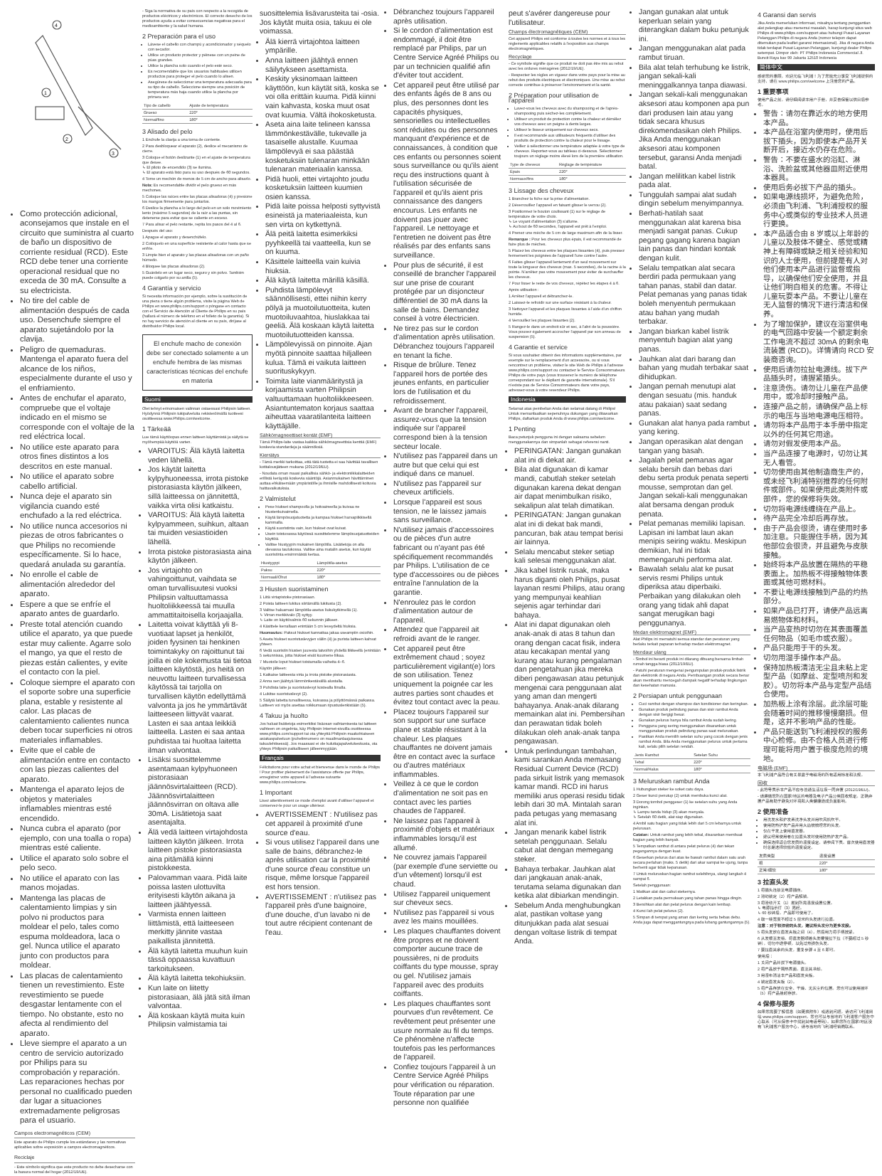4
3
2
1
Como protección adicional, aconsejamos que instale en el circuito que suministra al cuarto de baño un dispositivo de corriente residual (RCD). Este RCD debe tener una corriente operacional residual que no exceda de 30 mA. Consulte a su electricista.
No tire del cable de alimentación después de cada uso. Desenchufe siempre el aparato sujetándolo por la clavija.
Peligro de quemaduras. Mantenga el aparato fuera del alcance de los niños, especialmente durante el uso y el enfriamiento.
Antes de enchufar el aparato, compruebe que el voltaje indicado en el mismo se corresponde con el voltaje de la red eléctrica local.
No utilice este aparato para otros fines distintos a los descritos en este manual.
No utilice el aparato sobre cabello artificial.
Nunca deje el aparato sin vigilancia cuando esté enchufado a la red eléctrica.
No utilice nunca accesorios ni piezas de otros fabricantes o que Philips no recomiende específicamente. Si lo hace, quedará anulada su garantía.
No enrolle el cable de alimentación alrededor del aparato.
Espere a que se enfríe el aparato antes de guardarlo.
Preste total atención cuando utilice el aparato, ya que puede estar muy caliente. Agarre solo el mango, ya que el resto de piezas están calientes, y evite el contacto con la piel.
Coloque siempre el aparato con el soporte sobre una superficie plana, estable y resistente al calor. Las placas de calentamiento calientes nunca deben tocar superficies ni otros materiales inflamables.
Evite que el cable de alimentación entre en contacto con las piezas calientes del aparato.
Mantenga el aparato lejos de objetos y materiales inflamables mientras esté encendido.
Nunca cubra el aparato (por ejemplo, con una toalla o ropa) mientras esté caliente.
Utilice el aparato solo sobre el pelo seco.
No utilice el aparato con las manos mojadas.
Mantenga las placas de calentamiento limpias y sin polvo ni productos para moldear el pelo, tales como espuma moldeadora, laca o gel. Nunca utilice el aparato junto con productos para moldear.
Las placas de calentamiento tienen un revestimiento. Este revestimiento se puede desgastar lentamente con el tiempo. No obstante, esto no afecta al rendimiento del aparato.
Lleve siempre el aparato a un centro de servicio autorizado por Philips para su comprobación y reparación. Las reparaciones hechas por personal no cualificado pueden dar lugar a situaciones extremadamente peligrosas para el usuario.
Campos electromagnéticos (CEM)
Este aparato de Philips cumple los estándares y las normativas aplicables sobre exposición a campos electromagnéticos.
Reciclaje
- Este símbolo significa que este producto no debe desecharse con la basura normal del hogar (2012/19/UE).
- Siga la normativa de su país con respecto a la recogida de productos eléctricos y electrónicos. El correcto desecho de los productos ayuda a evitar consecuencias negativas para el medioambiente y la salud humana.
2 Preparación para el uso
Lávese el cabello con champú y acondicionador y séquelo con secador.
Utilice un producto protector y péinese con un peine de púas grandes.
Utilice la plancha solo cuando el pelo esté seco.
Es recomendable que los usuarios habituales utilicen productos para proteger el pelo cuando lo alisen.
Asegúrese de seleccionar una temperatura adecuada para su tipo de cabello. Seleccione siempre una posición de temperatura más baja cuando utilice la plancha por primera vez.
| Tipo de cabello | Ajuste de temperatura |
| --- | --- |
| Grueso | 220° |
| Normal/fino | 180° |
3 Alisado del pelo
1 Enchufe la clavija a una toma de corriente.
2 Para desbloquear el aparato (2), deslice el mecanismo de cierre.
3 Coloque el botón deslizante (1) en el ajuste de temperatura que desee.
↳ El piloto de encendido (3) se ilumina.
↳ El aparato está listo para su uso después de 60 segundos.
4 Tome un mechón de menos de 5 cm de ancho para alisarlo.
Nota: Es recomendable dividir el pelo grueso en más mechones.
5 Coloque las raíces entre las placas alisadoras (4) y presione los mangos firmemente para juntarlos.
6 Deslice la plancha a lo largo del pelo en un solo movimiento lento (máximo 5 segundos) de la raíz a las puntas, sin detenerse para evitar que se caliente en exceso.
7 Para alisar el pelo restante, repita los pasos del 4 al 6.
Después del uso:
1 Apague el aparato y desenchúfelo.
2 Colóquelo en una superficie resistente al calor hasta que se enfríe.
3 Limpie bien el aparato y las placas alisadoras con un paño húmedo.
4 Bloquee las placas alisadoras (2).
5 Guárdelo en un lugar seco, seguro y sin polvo. También puede colgarlo por su anilla (5).
4 Garantía y servicio
Si necesita información por ejemplo, sobre la sustitución de una pieza o tiene algún problema, visite la página Web de Philips en www.philips.com/support o póngase en contacto con el Servicio de Atención al Cliente de Philips en su país (hallará el número de teléfono en el folleto de la garantía). Si no hay servicio de atención al cliente en su país, diríjase al distribuidor Philips local.
El enchufe macho de conexión debe ser conectado solamente a un enchufe hembra de las mismas características técnicas del enchufe en materia
Suomi
Olet tehnyt erinomaisen valinnan ostaessasi Philipsin laitteen. Hyödynnä Philipsin tukipalveluita rekisteröimällä tuotteesi osoitteessa www.Philips.com/welcome.
1 Tärkeää
Lue tämä käyttöopas ennen laitteen käyttämistä ja säilytä se myöhempää käyttöä varten.
VAROITUS: Älä käytä laitetta veden lähellä.
Jos käytät laitetta kylpyhuoneessa, irrota pistoke pistorasiasta käytön jälkeen, sillä laitteessa on jännitettä, vaikka virta olisi katkaistu.
VAROITUS: Älä käytä laitetta kylpyammeen, suihkun, altaan tai muiden vesiastioiden lähellä.
Irrota pistoke pistorasiasta aina käytön jälkeen.
Jos virtajohto on vahingoittunut, vaihdata se oman turvallisuutesi vuoksi Philipsin valtuuttamassa huoltoliikkeessä tai muulla ammattitaitoisella korjaajalla.
Laitetta voivat käyttää yli 8-vuotiaat lapset ja henkilöt, joiden fyysinen tai henkinen toimintakyky on rajoittunut tai joilla ei ole kokemusta tai tietoa laitteen käytöstä, jos heitä on neuvottu laitteen turvallisessa käytössä tai tarjolla on turvallisen käytön edellyttämä valvonta ja jos he ymmärtävät laitteeseen liittyvät vaarat. Lasten ei saa antaa leikkiä laitteella. Lasten ei saa antaa puhdistaa tai huoltaa laitetta ilman valvontaa.
Lisäksi suosittelemme asentamaan kylpyhuoneen pistorasiaan jäännösvirtalaitteen (RCD). Jäännösvirtalaitteen jäännösvirran on oltava alle 30mA. Lisätietoja saat asentajalta.
Älä vedä laitteen virtajohdosta laitteen käytön jälkeen. Irrota laitteen pistoke pistorasiasta aina pitämällä kiinni pistokkeesta.
Palovamman vaara. Pidä laite poissa lasten ulottuvilta erityisesti käytön aikana ja laitteen jäähtyessä.
Varmista ennen laitteen liittämistä, että laitteeseen merkitty jännite vastaa paikallista jännitettä.
Älä käytä laitetta muuhun kuin tässä oppaassa kuvattuun tarkoitukseen.
Älä käytä laitetta tekohiuksiin.
Kun laite on liitetty pistorasiaan, älä jätä sitä ilman valvontaa.
Älä koskaan käytä muita kuin Philipsin valmistamia tai
suosittelemia lisävarusteita tai -osia. Jos käytät muita osia, takuu ei ole voimassa.
Älä kierrä virtajohtoa laitteen ympärille.
Anna laitteen jäähtyä ennen säilytykseen asettamista.
Keskity yksinomaan laitteen käyttöön, kun käytät sitä, koska se voi olla erittäin kuuma. Pidä kiinni vain kahvasta, koska muut osat ovat kuumia. Vältä ihokosketusta.
Aseta aina laite telineen kanssa lämmönkestävälle, tukevalle ja tasaiselle alustalle. Kuumaa lämpölevyä ei saa päästää kosketuksiin tulenaran minkään tulenaran materiaalin kanssa.
Pidä huoli, ettei virtajohto joudu kosketuksiin laitteen kuumien osien kanssa.
Pidä laite poissa helposti syttyvistä esineistä ja materiaaleista, kun sen virta on kytkettynä.
Älä peitä laitetta esimerkiksi pyyhkeellä tai vaatteella, kun se on kuuma.
Käsittele laitteella vain kuivia hiuksia.
Älä käytä laitetta märillä käsillä.
Puhdista lämpölevyt säännöllisesti, ettei niihin kerry pölyä ja muotoilutuotteita, kuten muotoiluvaahtoa, hiuslakkaa tai geeliä. Älä koskaan käytä laitetta muotoilutuotteiden kanssa.
Lämpölevyissä on pinnoite. Ajan myötä pinnoite saattaa hiljalleen kulua. Tämä ei vaikuta laitteen suorituskykyyn.
Toimita laite vianmääritystä ja korjaamista varten Philipsin valtuuttamaan huoltoliikkeeseen. Asiantuntematon korjaus saattaa aiheuttaa vaaratilanteita laitteen käyttäjälle.
Sähkömagneettiset kentät (EMF)
Tämä Philips-laite vastaa kaikkia sähkömagneettisia kenttiä (EMF) koskevia standardeja ja säännöksiä.
Kierrätys
- Tämä merkki tarkoittaa, että tätä tuotetta ei saa hävittää tavallisen kotitalousjätteen mukana (2012/19/EU).
- Noudata oman maasi paikallisia sähkö- ja elektroniikkalaitteiden erillistä keräystä koskevia sääntöjä. Asianmukainen hävittäminen auttaa ehkäisemään ympäristölle ja ihmisille mahdollisesti koituvia haittavaikutuksia.
2 Valmistelut
Pese hiukset shampoolla ja hoitoaineella ja kuivaa ne hiustenkuivaimella.
Käytä lämpösuojatuotetta ja kampaa hiukset harvapiikkisellä kammalla.
Käytä suoristinta vain, kun hiukset ovat kuivat.
Usein toistuvassa käytössä suosittelemme lämpösuojatuotteiden käyttöä.
Valitse hiustyypin mukainen lämpötila. Lisätietoja on alla olevassa taulukossa. Valitse aina matalin asetus, kun käytät suoristinta ensimmäistä kertaa.
| Hiustyyppi | Lämpötila-asetus |
| --- | --- |
| Paksu | 220° |
| Normaali/Ohut | 180° |
3 Hiusten suoristaminen
1 Liitä virtapistoke pistorasiaan.
2 Poista laitteen lukitus siirtämällä lukitusta (2).
3 Valitse haluamasi lämpötila-asetus liukukytkimellä (1).
↳ Virran merkkivalo (3) syttyy.
↳ Laite on käyttövalmis 60 sekunnin jälkeen.
4 Käsittele kerrallaan enintään 5 cm leveydeltä hiuksia.
Huomautus: Paksut hiukset kannattaa jakaa useampiin osioihin.
5 Aseta hiukset suoristuslevyjen väliin (4) ja purista laitteen kahvat yhteen.
6 Vedä suoristin hiusten juuresta latvoihin yhdellä liikkeellä (enintään 5 sekunnissa, jotta hiukset eivät kuumene liikaa.
7 Muotoile loput hiukset toistamalla vaiheita 4–6.
Käytön jälkeen:
1 Katkaise laitteesta virta ja irrota pistoke pistorasiasta.
2 Anna sen jäähtyä lämmönkestävällä alustalla.
3 Puhdista laite ja suoristuslevyt kostealla liinalla.
4 Lukitse suoristuslevyt (2).
5 Säilytä laitetta turvallisessa, kuivassa ja pölyttömässä paikassa. Laitteen voi myös asettaa roikkumaan ripustuslenkistään (5).
4 Takuu ja huolto
Jos haluat lisätietoja esimerkiksi lisäosan vaihtamisesta tai laitteen vaihteen on ongelmia, käy Philipsin Internet-sivuilla osoitteessa www.philips.com/support tai ota yhteyttä Philipsin maakohtaiseen asiakaspalveluun (puhelinnumero on maailmanlaajuisessa takuulehtisessä). Jos maassasi ei ole kuluttajapalvelukeskusta, ota yhteys Philipsin paikalliseen jälleenmyyjään.
Français
Félicitations pour votre achat et bienvenue dans le monde de Philips ! Pour profiter pleinement de l'assistance offerte par Philips, enregistrez votre appareil à l'adresse suivante www.philips.com/welcome.
1 Important
Lisez attentivement ce mode d'emploi avant d'utiliser l'appareil et conservez-le pour un usage ultérieur.
AVERTISSEMENT : N'utilisez pas cet appareil à proximité d'une source d'eau.
Si vous utilisez l'appareil dans une salle de bains, débranchez-le après utilisation car la proximité d'une source d'eau constitue un risque, même lorsque l'appareil est hors tension.
AVERTISSEMENT : n'utilisez pas l'appareil près d'une baignoire, d'une douche, d'un lavabo ni de tout autre récipient contenant de l'eau.
Débranchez toujours l'appareil après utilisation.
Si le cordon d'alimentation est endommagé, il doit être remplacé par Philips, par un Centre Service Agréé Philips ou par un technicien qualifié afin d'éviter tout accident.
Cet appareil peut être utilisé par des enfants âgés de 8 ans ou plus, des personnes dont les capacités physiques, sensorielles ou intellectuelles sont réduites ou des personnes manquant d'expérience et de connaissances, à condition que ces enfants ou personnes soient sous surveillance ou qu'ils aient reçu des instructions quant à l'utilisation sécurisée de l'appareil et qu'ils aient pris connaissance des dangers encourus. Les enfants ne doivent pas jouer avec l'appareil. Le nettoyage et l'entretien ne doivent pas être réalisés par des enfants sans surveillance.
Pour plus de sécurité, il est conseillé de brancher l'appareil sur une prise de courant protégée par un disjoncteur différentiel de 30 mA dans la salle de bains. Demandez conseil à votre électricien.
Ne tirez pas sur le cordon d'alimentation après utilisation. Débranchez toujours l'appareil en tenant la fiche.
Risque de brûlure. Tenez l'appareil hors de portée des jeunes enfants, en particulier lors de l'utilisation et du refroidissement.
Avant de brancher l'appareil, assurez-vous que la tension indiquée sur l'appareil correspond bien à la tension secteur locale.
N'utilisez pas l'appareil dans un autre but que celui qui est indiqué dans ce manuel.
N'utilisez pas l'appareil sur cheveux artificiels.
Lorsque l'appareil est sous tension, ne le laissez jamais sans surveillance.
N'utilisez jamais d'accessoires ou de pièces d'un autre fabricant ou n'ayant pas été spécifiquement recommandés par Philips. L'utilisation de ce type d'accessoires ou de pièces entraîne l'annulation de la garantie.
N'enroulez pas le cordon d'alimentation autour de l'appareil.
Attendez que l'appareil ait refroidi avant de le ranger.
Cet appareil peut être extrêmement chaud ; soyez particulièrement vigilant(e) lors de son utilisation. Tenez uniquement la poignée car les autres parties sont chaudes et évitez tout contact avec la peau.
Placez toujours l'appareil sur son support sur une surface plane et stable résistant à la chaleur. Les plaques chauffantes ne doivent jamais être en contact avec la surface ou d'autres matériaux inflammables.
Veillez à ce que le cordon d'alimentation ne soit pas en contact avec les parties chaudes de l'appareil.
Ne laissez pas l'appareil à proximité d'objets et matériaux inflammables lorsqu'il est allumé.
Ne couvrez jamais l'appareil (par exemple d'une serviette ou d'un vêtement) lorsqu'il est chaud.
Utilisez l'appareil uniquement sur cheveux secs.
N'utilisez pas l'appareil si vous avez les mains mouillées.
Les plaques chauffantes doivent être propres et ne doivent comporter aucune trace de poussières, ni de produits coiffants du type mousse, spray ou gel. N'utilisez jamais l'appareil avec des produits coiffants.
Les plaques chauffantes sont pourvues d'un revêtement. Ce revêtement peut présenter une usure normale au fil du temps. Ce phénomène n'affecte toutefois pas les performances de l'appareil.
Confiez toujours l'appareil à un Centre Service Agréé Philips pour vérification ou réparation. Toute réparation par une personne non qualifiée
peut s'avérer dangereuse pour l'utilisateur.
Champs électromagnétiques (CEM)
Cet appareil Philips est conforme à toutes les normes et à tous les règlements applicables relatifs à l'exposition aux champs électromagnétiques.
Recyclage
- Ce symbole signifie que ce produit ne doit pas être mis au rebut avec les ordures ménagères (2012/19/UE).
- Respectez les règles en vigueur dans votre pays pour la mise au rebut des produits électriques et électroniques. Une mise au rebut correcte contribue à préserver l'environnement et la santé.
2 Préparation pour utilisation de l'appareil
Lavez-vous les cheveux avec du shampooing et de l'après-shampooing puis séchez-les complètement.
Utilisez un produit de protection contre la chaleur et démêlez vos cheveux avec un peigne à dents larges.
Utilisez le lisseur uniquement sur cheveux secs.
Il est recommandé aux utilisateurs fréquents d'utiliser des produits de protection contre la chaleur pour le lissage.
Veillez à sélectionner une température adaptée à votre type de cheveux. Reportez-vous au tableau ci-dessous. Sélectionnez toujours un réglage moins élevé lors de la première utilisation.
| Type de cheveux | Réglage de température |
| --- | --- |
| Épais | 220° |
| Normaux/fins | 180° |
3 Lissage des cheveux
1 Branchez la fiche sur la prise d'alimentation.
2 Déverrouillez l'appareil en faisant glisser le verrou (2).
3 Positionnez le bouton coulissant (1) sur le réglage de température de votre choix.
↳ Le voyant d'alimentation (3) s'allume.
↳ Au bout de 60 secondes, l'appareil est prêt à l'emploi.
4 Prenez une mèche de 5 cm de large maximum afin de la lisser.
Remarque : Pour les cheveux plus épais, il est recommandé de faire plus de mèches.
5 Placez les cheveux entre les plaques lissantes (4), puis pressez fermement les poignées de l'appareil l'une contre l'autre.
6 Faites glisser l'appareil lentement d'un seul mouvement sur toute la longueur des cheveux (max. 5 secondes), de la racine à la pointe. N'arrêtez pas votre mouvement pour éviter de surchauffer les cheveux.
7 Pour lisser le reste de vos cheveux, répétez les étapes 4 à 6.
Après utilisation :
1 Arrêtez l'appareil et débranchez-le.
2 Laissez-le refroidir sur une surface résistant à la chaleur.
3 Nettoyez l'appareil et les plaques lissantes à l'aide d'un chiffon humide.
4 Verrouillez les plaques lissantes (2).
5 Rangez-le dans un endroit sûr et sec, à l'abri de la poussière. Vous pouvez également accrocher l'appareil par son anneau de suspension (5).
4 Garantie et service
Si vous souhaitez obtenir des informations supplémentaires, par exemple sur le remplacement d'un accessoire, ou si vous rencontrez un problème, visitez le site Web de Philips à l'adresse www.philips.com/support ou contactez le Service Consommateurs Philips de votre pays (vous trouverez le numéro de téléphone correspondant sur le dépliant de garantie internationale). S'il n'existe pas de Service Consommateurs dans votre pays, adressez-vous à votre revendeur Philips.
Indonesia
Selamat atas pembelian Anda dan selamat datang di Philips! Untuk memanfaatkan sepenuhnya dukungan yang ditawarkan Philips, daftarkan produk Anda di www.philips.com/welcome.
1 Penting
Baca petunjuk pengguna ini dengan saksama sebelum menggunakannya dan simpanlah sebagai referensi nanti.
PERINGATAN: Jangan gunakan alat ini di dekat air.
Bila alat digunakan di kamar mandi, cabutlah steker setelah digunakan karena dekat dengan air dapat menimbulkan risiko, sekalipun alat telah dimatikan.
PERINGATAN: Jangan gunakan alat ini di dekat bak mandi, pancuran, bak atau tempat berisi air lainnya.
Selalu mencabut steker setiap kali selesai menggunakan alat.
Jika kabel listrik rusak, maka harus diganti oleh Philips, pusat layanan resmi Philips, atau orang yang mempunyai keahlian sejenis agar terhindar dari bahaya.
Alat ini dapat digunakan oleh anak-anak di atas 8 tahun dan orang dengan cacat fisik, indera atau kecakapan mental yang kurang atau kurang pengalaman dan pengetahuan jika mereka diberi pengawasan atau petunjuk mengenai cara penggunaan alat yang aman dan mengerti bahayanya. Anak-anak dilarang memainkan alat ini. Pembersihan dan perawatan tidak boleh dilakukan oleh anak-anak tanpa pengawasan.
Untuk perlindungan tambahan, kami sarankan Anda memasang Residual Current Device (RCD) pada sirkuit listrik yang memasok kamar mandi. RCD ini harus memiliki arus operasi residu tidak lebih dari 30 mA. Mintalah saran pada petugas yang memasang alat ini.
Jangan menarik kabel listrik setelah penggunaan. Selalu cabut alat dengan memegang steker.
Bahaya terbakar. Jauhkan alat dari jangkauan anak-anak, terutama selama digunakan dan ketika alat dibiarkan mendingin.
Sebelum Anda menghubungkan alat, pastikan voltase yang ditunjukkan pada alat sesuai dengan voltase listrik di tempat Anda.
Jangan gunakan alat untuk keperluan selain yang diterangkan dalam buku petunjuk ini.
Jangan menggunakan alat pada rambut tiruan.
Bila alat telah terhubung ke listrik, jangan sekali-kali meninggalkannya tanpa diawasi.
Jangan sekali-kali menggunakan aksesori atau komponen apa pun dari produsen lain atau yang tidak secara khusus direkomendasikan oleh Philips. Jika Anda menggunakan aksesori atau komponen tersebut, garansi Anda menjadi batal.
Jangan melilitkan kabel listrik pada alat.
Tunggulah sampai alat sudah dingin sebelum menyimpannya.
Berhati-hatilah saat menggunakan alat karena bisa menjadi sangat panas. Cukup pegang gagang karena bagian lain panas dan hindari kontak dengan kulit.
Selalu tempatkan alat secara berdiri pada permukaan yang tahan panas, stabil dan datar. Pelat pemanas yang panas tidak boleh menyentuh permukaan atau bahan yang mudah terbakar.
Jangan biarkan kabel listrik menyentuh bagian alat yang panas.
Jauhkan alat dari barang dan bahan yang mudah terbakar saat dihidupkan.
Jangan pernah menutupi alat dengan sesuatu (mis. handuk atau pakaian) saat sedang panas.
Gunakan alat hanya pada rambut yang kering.
Jangan operasikan alat dengan tangan yang basah.
Jagalah pelat pemanas agar selalu bersih dan bebas dari debu serta produk penata seperti mousse, semprotan dan gel. Jangan sekali-kali menggunakan alat bersama dengan produk penata.
Pelat pemanas memiliki lapisan. Lapisan ini lambat laun akan menipis seiring waktu. Meskipun demikian, hal ini tidak memengaruhi performa alat.
Bawalah selalu alat ke pusat servis resmi Philips untuk diperiksa atau diperbaiki. Perbaikan yang dilakukan oleh orang yang tidak ahli dapat sangat merugikan bagi penggunanya.
Medan elektromagnet (EMF)
Alat Philips ini mematuhi semua standar dan peraturan yang berlaku terkait paparan terhadap medan elektromagnet.
Mendaur ulang
- Simbol ini berarti produk ini dilarang dibuang bersama limbah rumah tangga biasa (2012/19/EU).
- Patuhi peraturan mengenai pengumpulan produk-produk listrik dan elektronik di negara Anda. Pembuangan produk secara benar akan membantu mencegah dampak negatif terhadap lingkungan dan kesehatan manusia.
2 Persiapan untuk penggunaan
Cuci rambut dengan shampoo dan kondisioner dan keringkan.
Gunakan produk pelindung panas dan sisir rambut Anda dengan sisir bergigi besar.
Gunakan pelurus hanya bila rambut Anda sudah kering.
Pengguna yang sering menggunakan disarankan untuk menggunakan produk pelindung panas saat meluruskan.
Pastikan Anda memilih setelan suhu yang cocok dengan jenis rambut Anda. Bila Anda menggunakan pelurus untuk pertama kali, selalu pilih setelan rendah.
| Jenis Rambut | Setelan Suhu |
| --- | --- |
| Tebal | 220° |
| Normal/Halus | 180° |
3 Meluruskan rambut Anda
1 Hubungkan steker ke soket catu daya.
2 Geser kunci penutup (2) untuk membuka kunci alat.
3 Dorong tombol penggeser (1) ke setelan suhu yang Anda inginkan.
↳ Lampu tanda hidup (3) akan menyala.
↳ Setelah 60 detik, alat siap digunakan.
4 Ambil satu bagian yang tidak lebih dari 5 cm lebarnya untuk pelurusan.
Catatan: Untuk rambut yang lebih tebal, disarankan membuat bagian yang lebih banyak.
5 Tempatkan rambut di antara pelat pelurus (4) dan tekan pegangannya dengan kuat.
6 Geserkan pelurus dari atas ke bawah rambut dalam satu arah secara perlahan (maks. 5 detik) dari akar sampai ke ujung, tanpa berhenti agar tidak kepanasan.
7 Untuk meluruskan bagian rambut selebihnya, ulangi langkah 4 sampai 6.
Setelah penggunaan:
1 Matikan alat dan cabut stekernya.
2 Letakkan pada permukaan yang tahan panas hingga dingin.
3 Bersihkan alat dan pelat pelurus dengan kain lembap.
4 Kunci lah pelat pelurus (2).
5 Simpan di tempat yang aman dan kering serta bebas debu. Anda juga dapat menggantungnya pada lubang gantungannya (5).
4 Garansi dan servis
Jika Anda memerlukan informasi, misalnya tentang penggantian alat pelengkap atau menemui masalah, harap kunjungi situs web Philips di www.philips.com/support atau hubungi Pusat Layanan Pelanggan Philips di negara Anda (nomor telepon dapat ditemukan pada leaflet garansi internasional). Jika di negara Anda tidak terdapat Pusat Layanan Pelanggan, kunjungi dealer Philips setempat. Dimpor oleh: PT Philips Indonesia Commercial Jl. Buncit Raya kav 99 Jakarta 12510 Indonesia
简体中文
感谢您的惠顾，欢迎光临飞利浦！为了您能充分享受飞利浦提供的支持，请在 www.philips.com/welcome 上注册您的产品。
1 重要事项
使用产品之前，请仔细阅读本用户手册，并妥善保管以供日后参考。
警告：请勿在靠近水的地方使用本产品。
本产品在浴室内使用时，使用后拔下插头，因为即使本产品开关断开后，接近水仍存在危险。
警告：不要在盛水的浴缸、淋浴、洗脸盆或其他器皿附近使用本器具。
使用后务必拔下产品的插头。
如果电源线损坏，为避免危险，必须由飞利浦、飞利浦授权的服务中心或类似的专业技术人员进行更换。
本产品适合由 8 岁或以上年龄的儿童以及肢体不健全、感觉或精神上有障碍或缺乏相关经验和知识的人士使用，但前提是有人对他们使用本产品进行监督或指导，以确保他们安全使用，并且让他们明白相关的危害。不得让儿童玩耍本产品。不要让儿童在无人监督的情况下进行清洁和保养。
为了增加保护，建议在浴室供电的电气回路中安装一个额定剩余工作电流不超过 30mA 的剩余电流装置 (RCD)。详情请向 RCD 安装商咨询。
使用后请勿拉扯电源线。拔下产品插头时，请握紧插头。
注意烫伤。请勿让儿童在产品使用中，或冷却时接触产品。
连接产品之前，请确保产品上标示的电压与当地电源电压相符。
请勿将本产品用于本手册中指定以外的任何其它用途。
请勿对假发使用本产品。
当产品连接了电源时，切勿让其无人看管。
切勿使用由其他制造商生产的，或未经飞利浦特别推荐的任何附件或部件。如果使用此类附件或部件，您的保修将失效。
切勿将电源线缠绕在产品上。
待产品完全冷却后再存放。
由于产品会很烫，请在使用时多加注意。只能握住手柄，因为其他部位会很烫，并且避免与皮肤接触。
始终将本产品放置在隔热的平稳表面上。加热板不得接触物体表面或其他可燃材料。
不要让电源线接触到产品的灼热部分。
如果产品已打开，请使产品远离易燃物体和材料。
当产品变热时切勿在其表面覆盖任何物品（如毛巾或衣服）。
产品只能用于干的头发。
切勿用湿手操作本产品。
保持加热板清洁无尘且未粘上定型产品（如摩丝、定型喷剂和发胶）。切勿将本产品与定型产品结合使用。
加热板上涂有涂层。此涂层可能会随着时间的推移慢慢磨损。但是，这并不影响产品的性能。
产品只能送到飞利浦授权的服务中心检修。由不合格人员进行修理可能将用户置于极度危险的境地。
电磁场 (EMF)
本飞利浦产品符合有关暴露于电磁场的所有适用标准和法规。
回收
- 此符号表示本产品不应与普通生活垃圾一同弃置 (2012/19/EU)。
- 请遵循您所在国家/地区的电器及电子产品分类回收规定。正确弃置产品有助于避免对环境和人类健康造成负面影响。
2 使用准备
用洗发水和护发素洗净头发并用吹风机吹干。
使用防热护发产品并用大齿梳梳理您的头发。
仅在干发上使用直发器。
建议经常使用者在拉直头发时使用防热护发产品。
确保选择适合您发质的温度设定。请参阅下表。首次使用直发器时总是选择较低的温度设定。
| 发质类型 | 温度设置 |
| --- | --- |
| 粗 | 220° |
| 正常/细软 | 180° |
3 拉直头发
1 将插头连接至电源插座。
2 滑动锁定（2）将产品解锁。
3 将滑动开关（1）推到所需温度设置位置。
↳ 电源指示灯（3）亮起。
↳ 60 秒钟后，产品即可使用了。
4 取一缕宽度不超过 5 厘米的头发进行拉直。
注意：对于较浓密的头发，建议将头发分为更多发股。
5 将头发放在直发夹板之间（4），然后用力将手柄按紧。
6 从发根至发梢，将直发器顺着头发缓慢拉下拉（不要超过 5 秒钟），切勿中途停顿，以免过热损伤头发。
7 要拉直其余的头发，重复步骤 4 至 6 即可。
使用后：
1 关闭产品并拔下电源插头。
2 将产品放于隔热表面，直至其冷却。
3 用湿布清洁本产品和直发夹板。
4 锁定直发夹板（2）。
5 将产品存放在安全、干燥、无灰尘的位置。您也可以使用挂环（5）将产品挂起存放。
4 保修与服务
如果您需要了解信息（如更换附件）或遇到问题，请访问飞利浦网站 www.philips.com/support，您也可以与当地的飞利浦客户服务中心联系（可从保修卡中找到其电话号码）。如果您所在国家/地区没有飞利浦客户服务中心，请与当地的飞利浦经销商联系。